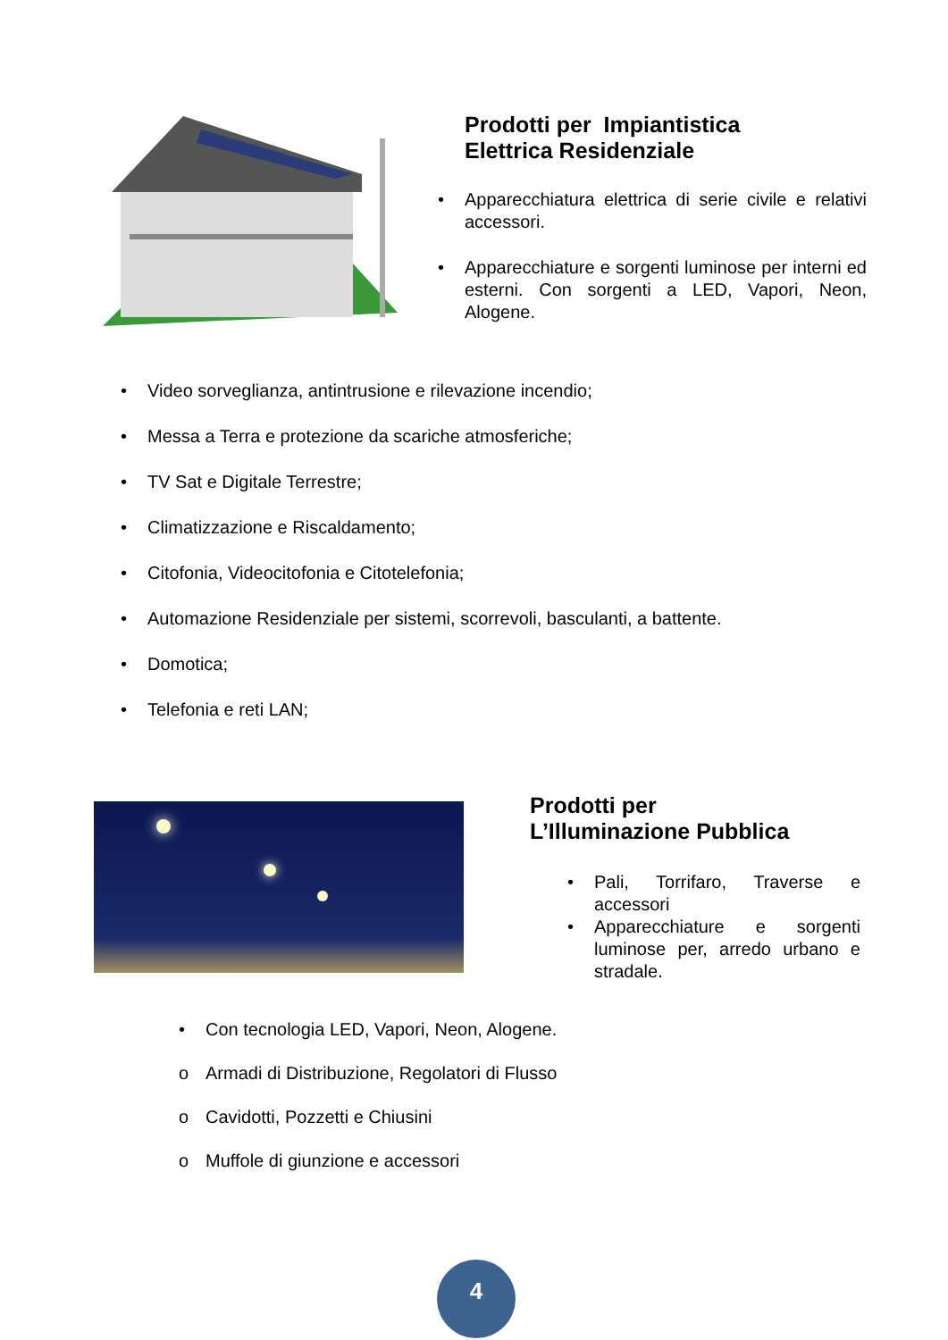Prodotti per Impiantistica
Elettrica Residenziale
• Apparecchiatura elettrica di serie civile e relativi accessori.
• Apparecchiature e sorgenti luminose per interni ed esterni. Con sorgenti a LED, Vapori, Neon, Alogene.
• Video sorveglianza, antintrusione e rilevazione incendio;
• Messa a Terra e protezione da scariche atmosferiche;
• TV Sat e Digitale Terrestre;
• Climatizzazione e Riscaldamento;
• Citofonia, Videocitofonia e Citotelefonia;
• Automazione Residenziale per sistemi, scorrevoli, basculanti, a battente.
• Domotica;
• Telefonia e reti LAN;
Prodotti per
L’Illuminazione Pubblica
• Pali, Torrifaro, Traverse e accessori
• Apparecchiature e sorgenti luminose per, arredo urbano e stradale.
• Con tecnologia LED, Vapori, Neon, Alogene.
o Armadi di Distribuzione, Regolatori di Flusso
o Cavidotti, Pozzetti e Chiusini
o Muffole di giunzione e accessori
4